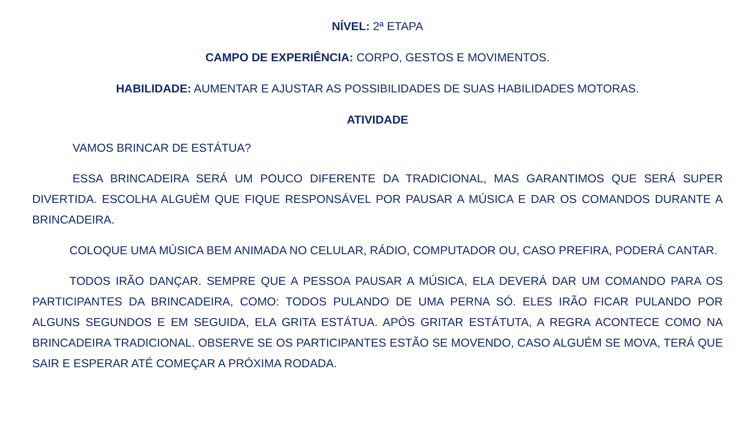NÍVEL: 2ª ETAPA
CAMPO DE EXPERIÊNCIA: CORPO, GESTOS E MOVIMENTOS.
HABILIDADE: AUMENTAR E AJUSTAR AS POSSIBILIDADES DE SUAS HABILIDADES MOTORAS.
ATIVIDADE
VAMOS BRINCAR DE ESTÁTUA?
ESSA BRINCADEIRA SERÁ UM POUCO DIFERENTE DA TRADICIONAL, MAS GARANTIMOS QUE SERÁ SUPER DIVERTIDA. ESCOLHA ALGUÉM QUE FIQUE RESPONSÁVEL POR PAUSAR A MÚSICA E DAR OS COMANDOS DURANTE A BRINCADEIRA.
COLOQUE UMA MÚSICA BEM ANIMADA NO CELULAR, RÁDIO, COMPUTADOR OU, CASO PREFIRA, PODERÁ CANTAR.
TODOS IRÃO DANÇAR. SEMPRE QUE A PESSOA PAUSAR A MÚSICA, ELA DEVERÁ DAR UM COMANDO PARA OS PARTICIPANTES DA BRINCADEIRA, COMO: TODOS PULANDO DE UMA PERNA SÓ. ELES IRÃO FICAR PULANDO POR ALGUNS SEGUNDOS E EM SEGUIDA, ELA GRITA ESTÁTUA. APÓS GRITAR ESTÁTUTA, A REGRA ACONTECE COMO NA BRINCADEIRA TRADICIONAL. OBSERVE SE OS PARTICIPANTES ESTÃO SE MOVENDO, CASO ALGUÉM SE MOVA, TERÁ QUE SAIR E ESPERAR ATÉ COMEÇAR A PRÓXIMA RODADA.